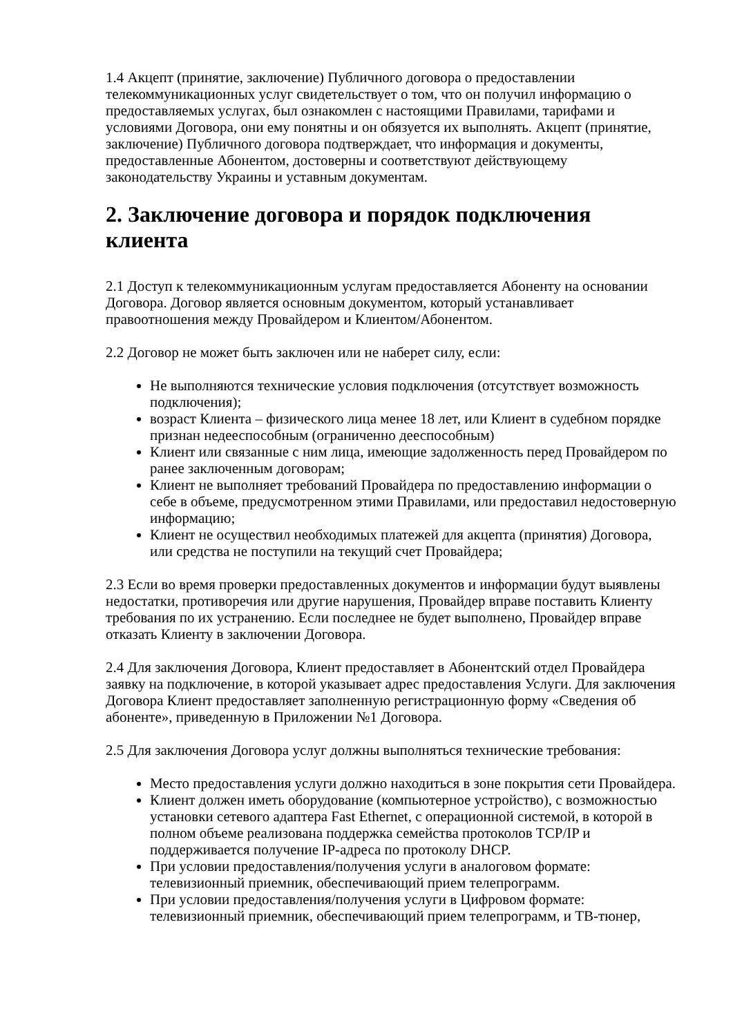1.4 Акцепт (принятие, заключение) Публичного договора о предоставлении телекоммуникационных услуг свидетельствует о том, что он получил информацию о предоставляемых услугах, был ознакомлен с настоящими Правилами, тарифами и условиями Договора, они ему понятны и он обязуется их выполнять. Акцепт (принятие, заключение) Публичного договора подтверждает, что информация и документы, предоставленные Абонентом, достоверны и соответствуют действующему законодательству Украины и уставным документам.
2. Заключение договора и порядок подключения клиента
2.1 Доступ к телекоммуникационным услугам предоставляется Абоненту на основании Договора. Договор является основным документом, который устанавливает правоотношения между Провайдером и Клиентом/Абонентом.
2.2 Договор не может быть заключен или не наберет силу, если:
Не выполняются технические условия подключения (отсутствует возможность подключения);
возраст Клиента – физического лица менее 18 лет, или Клиент в судебном порядке признан недееспособным (ограниченно дееспособным)
Клиент или связанные с ним лица, имеющие задолженность перед Провайдером по ранее заключенным договорам;
Клиент не выполняет требований Провайдера по предоставлению информации о себе в объеме, предусмотренном этими Правилами, или предоставил недостоверную информацию;
Клиент не осуществил необходимых платежей для акцепта (принятия) Договора, или средства не поступили на текущий счет Провайдера;
2.3 Если во время проверки предоставленных документов и информации будут выявлены недостатки, противоречия или другие нарушения, Провайдер вправе поставить Клиенту требования по их устранению. Если последнее не будет выполнено, Провайдер вправе отказать Клиенту в заключении Договора.
2.4 Для заключения Договора, Клиент предоставляет в Абонентский отдел Провайдера заявку на подключение, в которой указывает адрес предоставления Услуги. Для заключения Договора Клиент предоставляет заполненную регистрационную форму «Сведения об абоненте», приведенную в Приложении №1 Договора.
2.5 Для заключения Договора услуг должны выполняться технические требования:
Место предоставления услуги должно находиться в зоне покрытия сети Провайдера.
Клиент должен иметь оборудование (компьютерное устройство), с возможностью установки сетевого адаптера Fast Ethernet, с операционной системой, в которой в полном объеме реализована поддержка семейства протоколов TCP/IP и поддерживается получение IP-адреса по протоколу DHCP.
При условии предоставления/получения услуги в аналоговом формате: телевизионный приемник, обеспечивающий прием телепрограмм.
При условии предоставления/получения услуги в Цифровом формате: телевизионный приемник, обеспечивающий прием телепрограмм, и ТВ-тюнер,